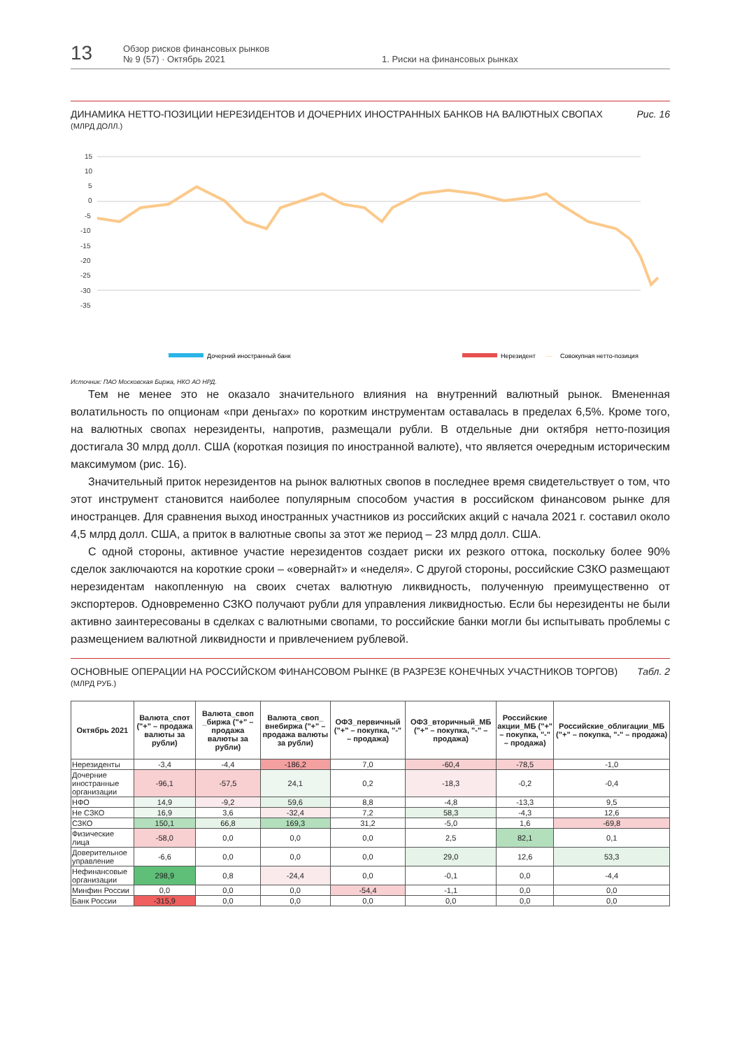13
Обзор рисков финансовых рынков
№ 9 (57) · Октябрь 2021
1. Риски на финансовых рынках
ДИНАМИКА НЕТТО-ПОЗИЦИИ НЕРЕЗИДЕНТОВ И ДОЧЕРНИХ ИНОСТРАННЫХ БАНКОВ НА ВАЛЮТНЫХ СВОПАХ
(МЛРД ДОЛЛ.)
Рис. 16
15
10
5
0
-5
-10
-15
-20
-25
-30
-35
Дочерний иностранный банк
Нерезидент
—
Совокупная нетто-позиция
Источник: ПАО Московская Биржа, НКО АО НРД.
Тем не менее это не оказало значительного влияния на внутренний валютный рынок. Вмененная волатильность по опционам «при деньгах» по коротким инструментам оставалась в пределах 6,5%. Кроме того, на валютных свопах нерезиденты, напротив, размещали рубли. В отдельные дни октября нетто-позиция достигала 30 млрд долл. США (короткая позиция по иностранной валюте), что является очередным историческим максимумом (рис. 16).
Значительный приток нерезидентов на рынок валютных свопов в последнее время свидетельствует о том, что этот инструмент становится наиболее популярным способом участия в российском финансовом рынке для иностранцев. Для сравнения выход иностранных участников из российских акций с начала 2021 г. составил около 4,5 млрд долл. США, а приток в валютные свопы за этот же период – 23 млрд долл. США.
С одной стороны, активное участие нерезидентов создает риски их резкого оттока, поскольку более 90% сделок заключаются на короткие сроки – «овернайт» и «неделя». С другой стороны, российские СЗКО размещают нерезидентам накопленную на своих счетах валютную ликвидность, полученную преимущественно от экспортеров. Одновременно СЗКО получают рубли для управления ликвидностью. Если бы нерезиденты не были активно заинтересованы в сделках с валютными свопами, то российские банки могли бы испытывать проблемы с размещением валютной ликвидности и привлечением рублевой.
ОСНОВНЫЕ ОПЕРАЦИИ НА РОССИЙСКОМ ФИНАНСОВОМ РЫНКЕ (В РАЗРЕЗЕ КОНЕЧНЫХ УЧАСТНИКОВ ТОРГОВ)
(МЛРД РУБ.)
Табл. 2
| Октябрь 2021 | Валюта_спот ("+" – продажа валюты за рубли) | Валюта_своп _биржа ("+" – продажа валюты за рубли) | Валюта_своп_ внебиржа ("+" – продажа валюты за рубли) | ОФЗ_первичный ("+" – покупка, "-" – продажа) | ОФЗ_вторичный_МБ ("+" – покупка, "-" – продажа) | Российские акции_МБ ("+" – покупка, "-" – продажа) | Российские_облигации_МБ ("+" – покупка, "-" – продажа) |
| --- | --- | --- | --- | --- | --- | --- | --- |
| Нерезиденты | -3,4 | -4,4 | -186,2 | 7,0 | -60,4 | -78,5 | -1,0 |
| Дочерние иностранные организации | -96,1 | -57,5 | 24,1 | 0,2 | -18,3 | -0,2 | -0,4 |
| НФО | 14,9 | -9,2 | 59,6 | 8,8 | -4,8 | -13,3 | 9,5 |
| Не СЗКО | 16,9 | 3,6 | -32,4 | 7,2 | 58,3 | -4,3 | 12,6 |
| СЗКО | 150,1 | 66,8 | 169,3 | 31,2 | -5,0 | 1,6 | -69,8 |
| Физические лица | -58,0 | 0,0 | 0,0 | 0,0 | 2,5 | 82,1 | 0,1 |
| Доверительное управление | -6,6 | 0,0 | 0,0 | 0,0 | 29,0 | 12,6 | 53,3 |
| Нефинансовые организации | 298,9 | 0,8 | -24,4 | 0,0 | -0,1 | 0,0 | -4,4 |
| Минфин России | 0,0 | 0,0 | 0,0 | -54,4 | -1,1 | 0,0 | 0,0 |
| Банк России | -315,9 | 0,0 | 0,0 | 0,0 | 0,0 | 0,0 | 0,0 |